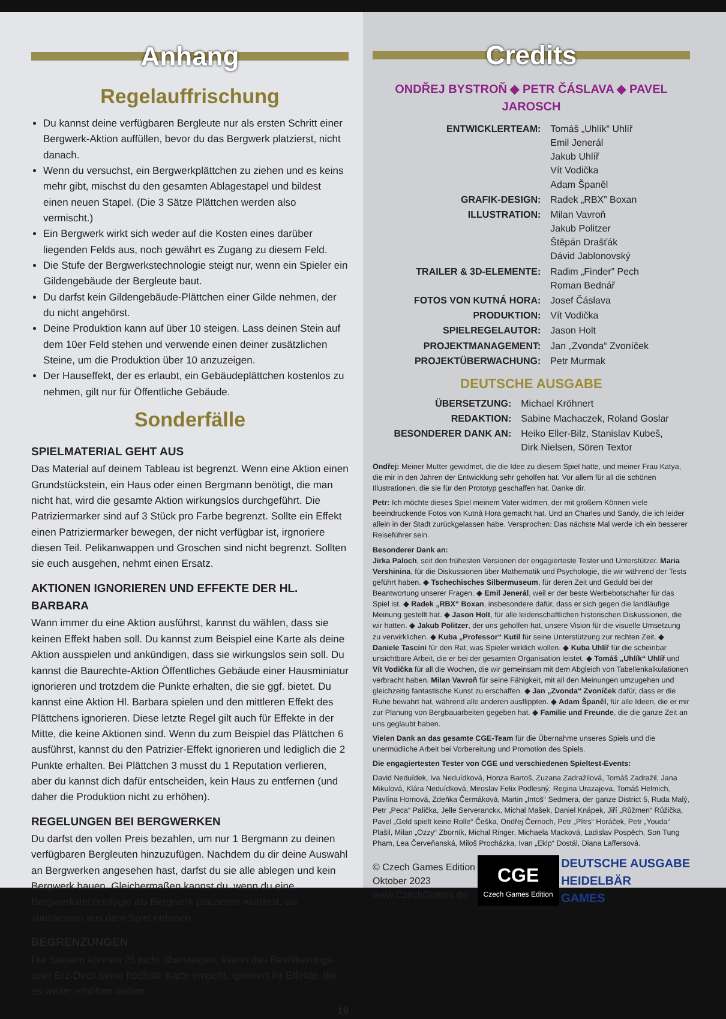Anhang
Regelauffrischung
Du kannst deine verfügbaren Bergleute nur als ersten Schritt einer Bergwerk-Aktion auffüllen, bevor du das Bergwerk platzierst, nicht danach.
Wenn du versuchst, ein Bergwerkplättchen zu ziehen und es keins mehr gibt, mischst du den gesamten Ablagestapel und bildest einen neuen Stapel. (Die 3 Sätze Plättchen werden also vermischt.)
Ein Bergwerk wirkt sich weder auf die Kosten eines darüber liegenden Felds aus, noch gewährt es Zugang zu diesem Feld.
Die Stufe der Bergwerkstechnologie steigt nur, wenn ein Spieler ein Gildengebäude der Bergleute baut.
Du darfst kein Gildengebäude-Plättchen einer Gilde nehmen, der du nicht angehörst.
Deine Produktion kann auf über 10 steigen. Lass deinen Stein auf dem 10er Feld stehen und verwende einen deiner zusätzlichen Steine, um die Produktion über 10 anzuzeigen.
Der Hauseffekt, der es erlaubt, ein Gebäudeplättchen kostenlos zu nehmen, gilt nur für Öffentliche Gebäude.
Sonderfälle
SPIELMATERIAL GEHT AUS
Das Material auf deinem Tableau ist begrenzt. Wenn eine Aktion einen Grundstückstein, ein Haus oder einen Bergmann benötigt, die man nicht hat, wird die gesamte Aktion wirkungslos durchgeführt. Die Patriziermarker sind auf 3 Stück pro Farbe begrenzt. Sollte ein Effekt einen Patriziermarker bewegen, der nicht verfügbar ist, irgnoriere diesen Teil. Pelikanwappen und Groschen sind nicht begrenzt. Sollten sie euch ausgehen, nehmt einen Ersatz.
AKTIONEN IGNORIEREN UND EFFEKTE DER HL. BARBARA
Wann immer du eine Aktion ausführst, kannst du wählen, dass sie keinen Effekt haben soll. Du kannst zum Beispiel eine Karte als deine Aktion ausspielen und ankündigen, dass sie wirkungslos sein soll. Du kannst die Baurechte-Aktion Öffentliches Gebäude einer Hausminiatur ignorieren und trotzdem die Punkte erhalten, die sie ggf. bietet. Du kannst eine Aktion Hl. Barbara spielen und den mittleren Effekt des Plättchens ignorieren. Diese letzte Regel gilt auch für Effekte in der Mitte, die keine Aktionen sind. Wenn du zum Beispiel das Plättchen 6 ausführst, kannst du den Patrizier-Effekt ignorieren und lediglich die 2 Punkte erhalten. Bei Plättchen 3 musst du 1 Reputation verlieren, aber du kannst dich dafür entscheiden, kein Haus zu entfernen (und daher die Produktion nicht zu erhöhen).
REGELUNGEN BEI BERGWERKEN
Du darfst den vollen Preis bezahlen, um nur 1 Bergmann zu deinen verfügbaren Bergleuten hinzuzufügen. Nachdem du dir deine Auswahl an Bergwerken angesehen hast, darfst du sie alle ablegen und kein Bergwerk bauen. Gleichermaßen kannst du, wenn du eine Bergwerkstechnologie als Bergwerk platzieren würdest, sie stattdessen aus dem Spiel nehmen.
BEGRENZUNGEN
Die Steuern können 25 nicht übersteigen. Wenn das Bevölkerungs- oder Erz-Deck seine höchste Karte erreicht, ignoriert ihr Effekte, die es weiter erhöhen wollen.
19
Credits
ONDŘEJ BYSTROŇ ◆ PETR ČÁSLAVA ◆ PAVEL JAROSCH
| ENTWICKLERTEAM: | Tomáš „Uhlík“ Uhlíř Emil Jenerál Jakub Uhlíř Vít Vodička Adam Španěl |
| GRAFIK-DESIGN: | Radek „RBX” Boxan |
| ILLUSTRATION: | Milan Vavroň Jakub Politzer Štěpán Drašťák Dávid Jablonovský |
| TRAILER & 3D-ELEMENTE: | Radim „Finder” Pech Roman Bednář |
| FOTOS VON KUTNÁ HORA: | Josef Čáslava |
| PRODUKTION: | Vít Vodička |
| SPIELREGELAUTOR: | Jason Holt |
| PROJEKTMANAGEMENT: | Jan „Zvonda“ Zvoníček |
| PROJEKTÜBERWACHUNG: | Petr Murmak |
DEUTSCHE AUSGABE
| ÜBERSETZUNG: | Michael Kröhnert |
| REDAKTION: | Sabine Machaczek, Roland Goslar |
| BESONDERER DANK AN: | Heiko Eller-Bilz, Stanislav Kubeš, Dirk Nielsen, Sören Textor |
Ondřej: Meiner Mutter gewidmet, die die Idee zu diesem Spiel hatte, und meiner Frau Katya, die mir in den Jahren der Entwicklung sehr geholfen hat. Vor allem für all die schönen Illustrationen, die sie für den Prototyp geschaffen hat. Danke dir.
Petr: Ich möchte dieses Spiel meinem Vater widmen, der mit großem Können viele beeindruckende Fotos von Kutná Hora gemacht hat. Und an Charles und Sandy, die ich leider allein in der Stadt zurückgelassen habe. Versprochen: Das nächste Mal werde ich ein besserer Reiseführer sein.
Besonderer Dank an:
Jirka Paloch, seit den frühesten Versionen der engagierteste Tester und Unterstützer. Maria Vershinina, für die Diskussionen über Mathematik und Psychologie, die wir während der Tests geführt haben. ◆ Tschechisches Silbermuseum, für deren Zeit und Geduld bei der Beantwortung unserer Fragen. ◆ Emil Jenerál, weil er der beste Werbebotschafter für das Spiel ist. ◆ Radek „RBX“ Boxan, insbesondere dafür, dass er sich gegen die landläufige Meinung gestellt hat. ◆ Jason Holt, für alle leidenschaftlichen historischen Diskussionen, die wir hatten. ◆ Jakub Politzer, der uns geholfen hat, unsere Vision für die visuelle Umsetzung zu verwirklichen. ◆ Kuba „Professor“ Kutil für seine Unterstützung zur rechten Zeit. ◆ Daniele Tascini für den Rat, was Spieler wirklich wollen. ◆ Kuba Uhlíř für die scheinbar unsichtbare Arbeit, die er bei der gesamten Organisation leistet. ◆ Tomáš „Uhlík“ Uhlíř und Vít Vodička für all die Wochen, die wir gemeinsam mit dem Abgleich von Tabellenkalkulationen verbracht haben. Milan Vavroň für seine Fähigkeit, mit all den Meinungen umzugehen und gleichzeitig fantastische Kunst zu erschaffen. ◆ Jan „Zvonda“ Zvoníček dafür, dass er die Ruhe bewahrt hat, während alle anderen ausflippten. ◆ Adam Španěl, für alle Ideen, die er mir zur Planung von Bergbauarbeiten gegeben hat. ◆ Familie und Freunde, die die ganze Zeit an uns geglaubt haben.
Vielen Dank an das gesamte CGE-Team für die Übernahme unseres Spiels und die unermüdliche Arbeit bei Vorbereitung und Promotion des Spiels.
Die engagiertesten Tester von CGE und verschiedenen Spieltest-Events:
David Neduídek, Iva Neduídková, Honza Bartoš, Zuzana Zadražilová, Tomáš Zadražil, Jana Mikulová, Klára Neduídková, Miroslav Felix Podlesný, Regina Urazajeva, Tomáš Helmich, Pavlína Hornová, Zdeňka Čermáková, Martin „Intoš“ Sedmera, der ganze District 5, Ruda Malý, Petr „Peca“ Palička, Jelle Serveranckx, Michal Mašek, Daniel Knápek, Jiří „Růžmen“ Růžička, Pavel „Geld spielt keine Rolle“ Češka, Ondřej Černoch, Petr „Pítrs“ Horáček, Petr „Youda“ Plašil, Milan „Ozzy“ Zborník, Michal Ringer, Michaela Macková, Ladislav Pospěch, Son Tung Pham, Lea Červeňanská, Miloš Procházka, Ivan „Eklp“ Dostál, Diana Laffersová.
© Czech Games Edition
Oktober 2023
www.CzechGames.de
CGE
Czech Games Edition
DEUTSCHE AUSGABE
HEIDELBÄR
GAMES